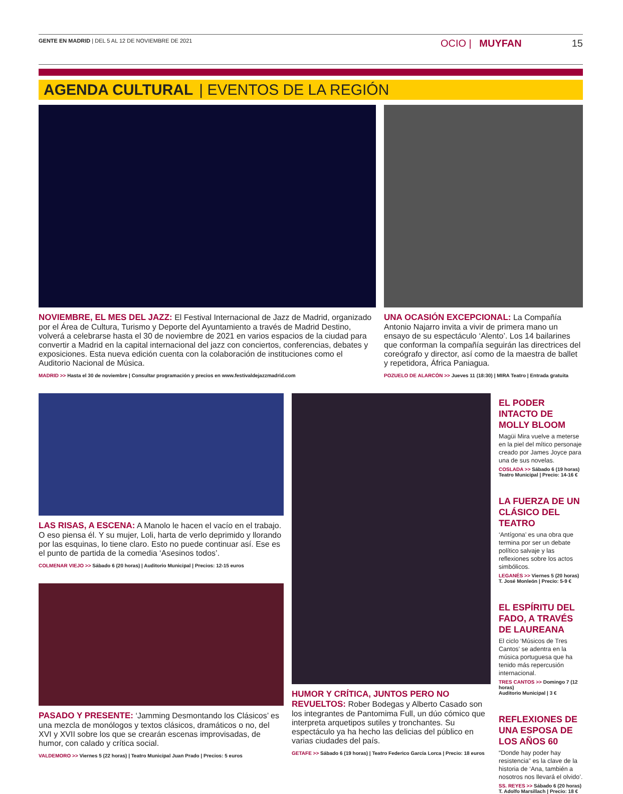GENTE EN MADRID | DEL 5 AL 12 DE NOVIEMBRE DE 2021
OCIO | MUYFAN 15
AGENDA CULTURAL | EVENTOS DE LA REGIÓN
NOVIEMBRE, EL MES DEL JAZZ:
El Festival Internacional de Jazz de Madrid, organizado por el Área de Cultura, Turismo y Deporte del Ayuntamiento a través de Madrid Destino, volverá a celebrarse hasta el 30 de noviembre de 2021 en varios espacios de la ciudad para convertir a Madrid en la capital internacional del jazz con conciertos, conferencias, debates y exposiciones. Esta nueva edición cuenta con la colaboración de instituciones como el Auditorio Nacional de Música.
MADRID >> Hasta el 30 de noviembre | Consultar programación y precios en www.festivaldejazzmadrid.com
UNA OCASIÓN EXCEPCIONAL:
La Compañía Antonio Najarro invita a vivir de primera mano un ensayo de su espectáculo ‘Alento’. Los 14 bailarines que conforman la compañía seguirán las directrices del coreógrafo y director, así como de la maestra de ballet y repetidora, África Paniagua.
POZUELO DE ALARCÓN >> Jueves 11 (18:30) | MIRA Teatro | Entrada gratuita
LAS RISAS, A ESCENA:
A Manolo le hacen el vacío en el trabajo. O eso piensa él. Y su mujer, Loli, harta de verlo deprimido y llorando por las esquinas, lo tiene claro. Esto no puede continuar así. Ese es el punto de partida de la comedia ‘Asesinos todos’.
COLMENAR VIEJO >> Sábado 6 (20 horas) | Auditorio Municipal | Precios: 12-15 euros
PASADO Y PRESENTE:
‘Jamming Desmontando los Clásicos’ es una mezcla de monólogos y textos clásicos, dramáticos o no, del XVI y XVII sobre los que se crearán escenas improvisadas, de humor, con calado y crítica social.
VALDEMORO >> Viernes 5 (22 horas) | Teatro Municipal Juan Prado | Precios: 5 euros
HUMOR Y CRÍTICA, JUNTOS PERO NO REVUELTOS:
Rober Bodegas y Alberto Casado son los integrantes de Pantomima Full, un dúo cómico que interpreta arquetipos sutiles y tronchantes. Su espectáculo ya ha hecho las delicias del público en varias ciudades del país.
GETAFE >> Sábado 6 (19 horas) | Teatro Federico García Lorca | Precio: 18 euros
EL PODER INTACTO DE MOLLY BLOOM
Magüi Mira vuelve a meterse en la piel del mítico personaje creado por James Joyce para una de sus novelas.
COSLADA >> Sábado 6 (19 horas)
Teatro Municipal | Precio: 14-16 €
LA FUERZA DE UN CLÁSICO DEL TEATRO
‘Antígona’ es una obra que termina por ser un debate político salvaje y las reflexiones sobre los actos simbólicos.
LEGANÉS >> Viernes 5 (20 horas)
T. José Monleón | Precio: 5-9 €
EL ESPÍRITU DEL FADO, A TRAVÉS DE LAUREANA
El ciclo ‘Músicos de Tres Cantos’ se adentra en la música portuguesa que ha tenido más repercusión internacional.
TRES CANTOS >> Domingo 7 (12 horas)
Auditorio Municipal | 3 €
REFLEXIONES DE UNA ESPOSA DE LOS AÑOS 60
“Donde hay poder hay resistencia” es la clave de la historia de ‘Ana, también a nosotros nos llevará el olvido’.
SS. REYES >> Sábado 6 (20 horas)
T. Adolfo Marsillach | Precio: 18 €